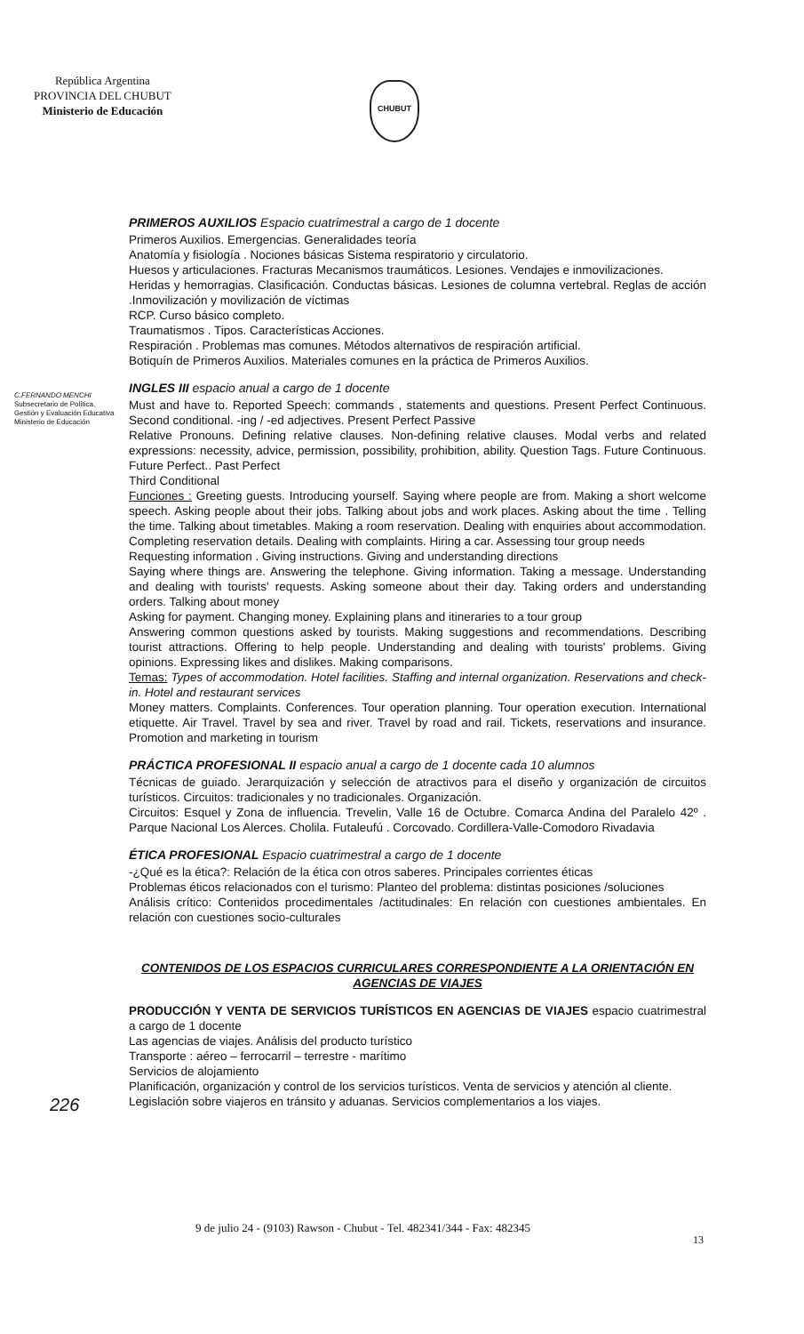República Argentina
PROVINCIA DEL CHUBUT
Ministerio de Educación
CHUBUT
C.FERNANDO MENCHI
Subsecretario de Política,
Gestión y Evaluación Educativa
Ministerio de Educación
PRIMEROS AUXILIOS Espacio cuatrimestral a cargo de 1 docente
Primeros Auxilios. Emergencias. Generalidades teoría
Anatomía y fisiología . Nociones básicas Sistema respiratorio y circulatorio.
Huesos y articulaciones. Fracturas Mecanismos traumáticos. Lesiones. Vendajes e inmovilizaciones.
Heridas y hemorragias. Clasificación. Conductas básicas. Lesiones de columna vertebral. Reglas de acción .Inmovilización y movilización de víctimas
RCP. Curso básico completo.
Traumatismos . Tipos. Características Acciones.
Respiración . Problemas mas comunes. Métodos alternativos de respiración artificial.
Botiquín de Primeros Auxilios. Materiales comunes en la práctica de Primeros Auxilios.
INGLES III espacio anual a cargo de 1 docente
Must and have to. Reported Speech: commands , statements and questions. Present Perfect Continuous. Second conditional. -ing / -ed adjectives. Present Perfect Passive
Relative Pronouns. Defining relative clauses. Non-defining relative clauses. Modal verbs and related expressions: necessity, advice, permission, possibility, prohibition, ability. Question Tags. Future Continuous. Future Perfect.. Past Perfect
Third Conditional
Funciones : Greeting guests. Introducing yourself. Saying where people are from. Making a short welcome speech. Asking people about their jobs. Talking about jobs and work places. Asking about the time . Telling the time. Talking about timetables. Making a room reservation. Dealing with enquiries about accommodation. Completing reservation details. Dealing with complaints. Hiring a car. Assessing tour group needs
Requesting information . Giving instructions. Giving and understanding directions
Saying where things are. Answering the telephone. Giving information. Taking a message. Understanding and dealing with tourists' requests. Asking someone about their day. Taking orders and understanding orders. Talking about money
Asking for payment. Changing money. Explaining plans and itineraries to a tour group
Answering common questions asked by tourists. Making suggestions and recommendations. Describing tourist attractions. Offering to help people. Understanding and dealing with tourists' problems. Giving opinions. Expressing likes and dislikes. Making comparisons.
Temas: Types of accommodation. Hotel facilities. Staffing and internal organization. Reservations and check-in. Hotel and restaurant services
Money matters. Complaints. Conferences. Tour operation planning. Tour operation execution. International etiquette. Air Travel. Travel by sea and river. Travel by road and rail. Tickets, reservations and insurance. Promotion and marketing in tourism
PRÁCTICA PROFESIONAL II espacio anual a cargo de 1 docente cada 10 alumnos
Técnicas de guiado. Jerarquización y selección de atractivos para el diseño y organización de circuitos turísticos. Circuitos: tradicionales y no tradicionales. Organización.
Circuitos: Esquel y Zona de influencia. Trevelin, Valle 16 de Octubre. Comarca Andina del Paralelo 42º . Parque Nacional Los Alerces. Cholila. Futaleufú . Corcovado. Cordillera-Valle-Comodoro Rivadavia
ÉTICA PROFESIONAL Espacio cuatrimestral a cargo de 1 docente
-¿Qué es la ética?: Relación de la ética con otros saberes. Principales corrientes éticas
Problemas éticos relacionados con el turismo: Planteo del problema: distintas posiciones /soluciones
Análisis crítico: Contenidos procedimentales /actitudinales: En relación con cuestiones ambientales. En relación con cuestiones socio-culturales
CONTENIDOS DE LOS ESPACIOS CURRICULARES CORRESPONDIENTE A LA ORIENTACIÓN EN AGENCIAS DE VIAJES
PRODUCCIÓN Y VENTA DE SERVICIOS TURÍSTICOS EN AGENCIAS DE VIAJES espacio cuatrimestral a cargo de 1 docente
Las agencias de viajes. Análisis del producto turístico
Transporte : aéreo – ferrocarril – terrestre - marítimo
Servicios de alojamiento
Planificación, organización y control de los servicios turísticos. Venta de servicios y atención al cliente.
Legislación sobre viajeros en tránsito y aduanas. Servicios complementarios a los viajes.
226
9 de julio 24 - (9103) Rawson - Chubut - Tel. 482341/344 - Fax: 482345
13